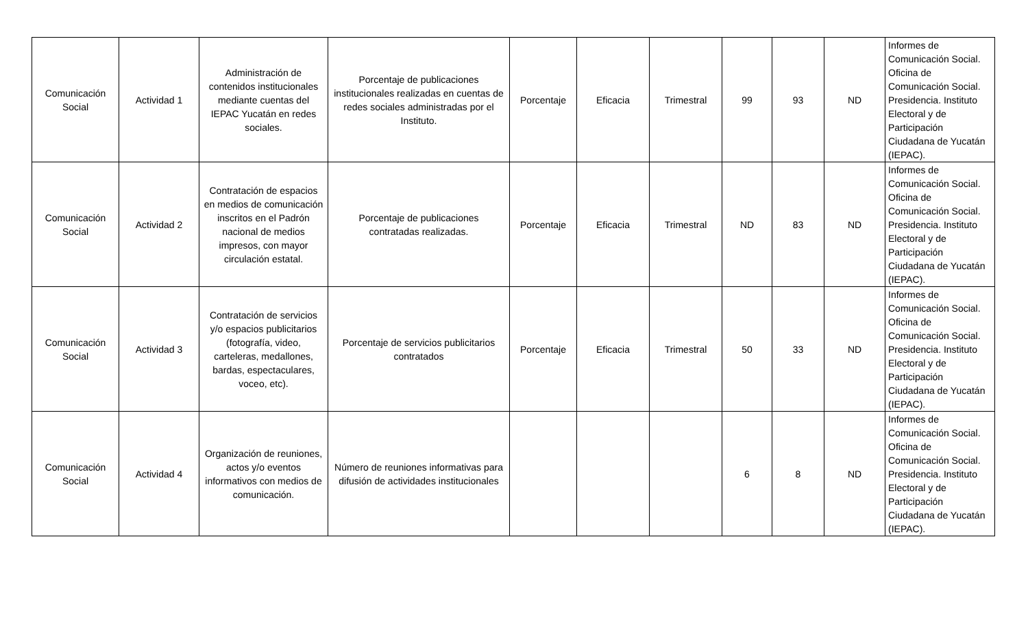| Comunicación Social | Actividad 1 | Administración de contenidos institucionales mediante cuentas del IEPAC Yucatán en redes sociales. | Porcentaje de publicaciones institucionales realizadas en cuentas de redes sociales administradas por el Instituto. | Porcentaje | Eficacia | Trimestral | 99 | 93 | ND | Informes de Comunicación Social. Oficina de Comunicación Social. Presidencia. Instituto Electoral y de Participación Ciudadana de Yucatán (IEPAC). |
| Comunicación Social | Actividad 2 | Contratación de espacios en medios de comunicación inscritos en el Padrón nacional de medios impresos, con mayor circulación estatal. | Porcentaje de publicaciones contratadas realizadas. | Porcentaje | Eficacia | Trimestral | ND | 83 | ND | Informes de Comunicación Social. Oficina de Comunicación Social. Presidencia. Instituto Electoral y de Participación Ciudadana de Yucatán (IEPAC). |
| Comunicación Social | Actividad 3 | Contratación de servicios y/o espacios publicitarios (fotografía, video, carteleras, medallones, bardas, espectaculares, voceo, etc). | Porcentaje de servicios publicitarios contratados | Porcentaje | Eficacia | Trimestral | 50 | 33 | ND | Informes de Comunicación Social. Oficina de Comunicación Social. Presidencia. Instituto Electoral y de Participación Ciudadana de Yucatán (IEPAC). |
| Comunicación Social | Actividad 4 | Organización de reuniones, actos y/o eventos informativos con medios de comunicación. | Número de reuniones informativas para difusión de actividades institucionales | | | | 6 | 8 | ND | Informes de Comunicación Social. Oficina de Comunicación Social. Presidencia. Instituto Electoral y de Participación Ciudadana de Yucatán (IEPAC). |